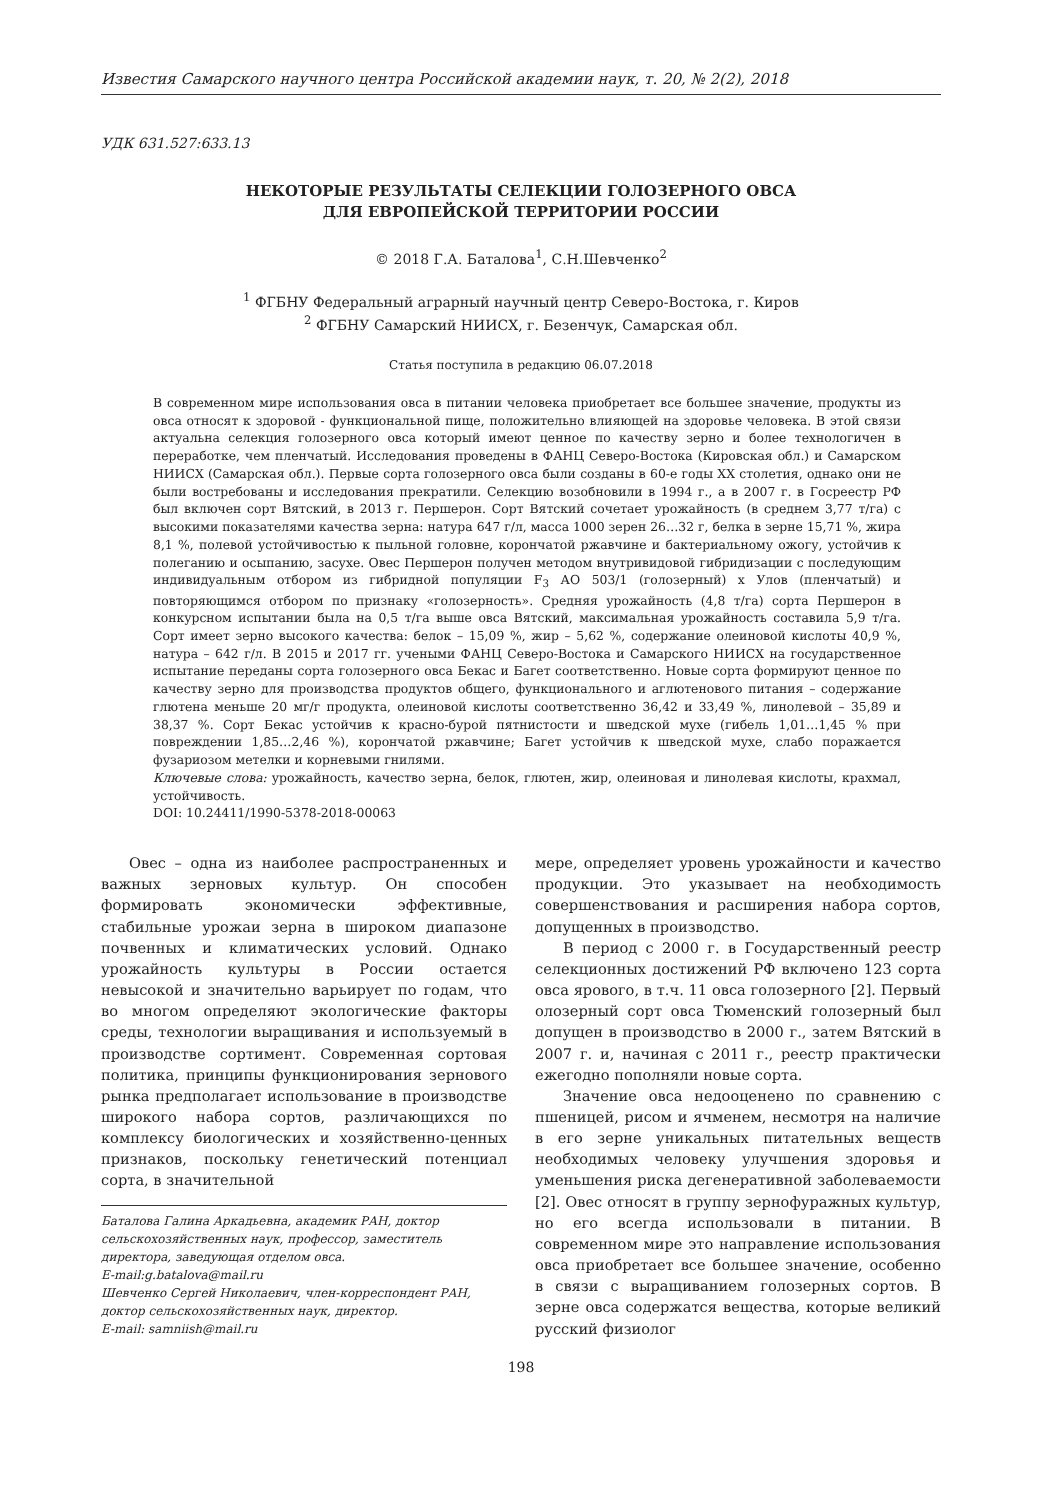Известия Самарского научного центра Российской академии наук, т. 20, № 2(2), 2018
УДК 631.527:633.13
НЕКОТОРЫЕ РЕЗУЛЬТАТЫ СЕЛЕКЦИИ ГОЛОЗЕРНОГО ОВСА
ДЛЯ ЕВРОПЕЙСКОЙ ТЕРРИТОРИИ РОССИИ
© 2018 Г.А. Баталова<sup>1</sup>, С.Н.Шевченко<sup>2</sup>
<sup>1</sup> ФГБНУ Федеральный аграрный научный центр Северо-Востока, г. Киров
<sup>2</sup> ФГБНУ Самарский НИИСХ, г. Безенчук, Самарская обл.
Статья поступила в редакцию 06.07.2018
В современном мире использования овса в питании человека приобретает все большее значение, продукты из овса относят к здоровой - функциональной пище, положительно влияющей на здоровье человека. В этой связи актуальна селекция голозерного овса который имеют ценное по качеству зерно и более технологичен в переработке, чем пленчатый. Исследования проведены в ФАНЦ Северо-Востока (Кировская обл.) и Самарском НИИСХ (Самарская обл.). Первые сорта голозерного овса были созданы в 60-е годы XX столетия, однако они не были востребованы и исследования прекратили. Селекцию возобновили в 1994 г., а в 2007 г. в Госреестр РФ был включен сорт Вятский, в 2013 г. Першерон. Сорт Вятский сочетает урожайность (в среднем 3,77 т/га) с высокими показателями качества зерна: натура 647 г/л, масса 1000 зерен 26…32 г, белка в зерне 15,71 %, жира 8,1 %, полевой устойчивостью к пыльной головне, корончатой ржавчине и бактериальному ожогу, устойчив к полеганию и осыпанию, засухе. Овес Першерон получен методом внутривидовой гибридизации с последующим индивидуальным отбором из гибридной популяции F<sub>3</sub> АО 503/1 (голозерный) х Улов (пленчатый) и повторяющимся отбором по признаку «голозерность». Средняя урожайность (4,8 т/га) сорта Першерон в конкурсном испытании была на 0,5 т/га выше овса Вятский, максимальная урожайность составила 5,9 т/га. Сорт имеет зерно высокого качества: белок – 15,09 %, жир – 5,62 %, содержание олеиновой кислоты 40,9 %, натура – 642 г/л. В 2015 и 2017 гг. учеными ФАНЦ Северо-Востока и Самарского НИИСХ на государственное испытание переданы сорта голозерного овса Бекас и Багет соответственно. Новые сорта формируют ценное по качеству зерно для производства продуктов общего, функционального и аглютенового питания – содержание глютена меньше 20 мг/г продукта, олеиновой кислоты соответственно 36,42 и 33,49 %, линолевой – 35,89 и 38,37 %. Сорт Бекас устойчив к красно-бурой пятнистости и шведской мухе (гибель 1,01…1,45 % при повреждении 1,85…2,46 %), корончатой ржавчине; Багет устойчив к шведской мухе, слабо поражается фузариозом метелки и корневыми гнилями.
Ключевые слова: урожайность, качество зерна, белок, глютен, жир, олеиновая и линолевая кислоты, крахмал, устойчивость.
DOI: 10.24411/1990-5378-2018-00063
Овес – одна из наиболее распространенных и важных зерновых культур. Он способен формировать экономически эффективные, стабильные урожаи зерна в широком диапазоне почвенных и климатических условий. Однако урожайность культуры в России остается невысокой и значительно варьирует по годам, что во многом определяют экологические факторы среды, технологии выращивания и используемый в производстве сортимент. Современная сортовая политика, принципы функционирования зернового рынка предполагает использование в производстве широкого набора сортов, различающихся по комплексу биологических и хозяйственно-ценных признаков, поскольку генетический потенциал сорта, в значительной
Баталова Галина Аркадьевна, академик РАН, доктор сельскохозяйственных наук, профессор, заместитель директора, заведующая отделом овса.
E-mail:g.batalova@mail.ru
Шевченко Сергей Николаевич, член-корреспондент РАН, доктор сельскохозяйственных наук, директор.
E-mail: samniish@mail.ru
мере, определяет уровень урожайности и качество продукции. Это указывает на необходимость совершенствования и расширения набора сортов, допущенных в производство.
В период с 2000 г. в Государственный реестр селекционных достижений РФ включено 123 сорта овса ярового, в т.ч. 11 овса голозерного [2]. Первый олозерный сорт овса Тюменский голозерный был допущен в производство в 2000 г., затем Вятский в 2007 г. и, начиная с 2011 г., реестр практически ежегодно пополняли новые сорта.
Значение овса недооценено по сравнению с пшеницей, рисом и ячменем, несмотря на наличие в его зерне уникальных питательных веществ необходимых человеку улучшения здоровья и уменьшения риска дегенеративной заболеваемости [2]. Овес относят в группу зернофуражных культур, но его всегда использовали в питании. В современном мире это направление использования овса приобретает все большее значение, особенно в связи с выращиванием голозерных сортов. В зерне овса содержатся вещества, которые великий русский физиолог
198